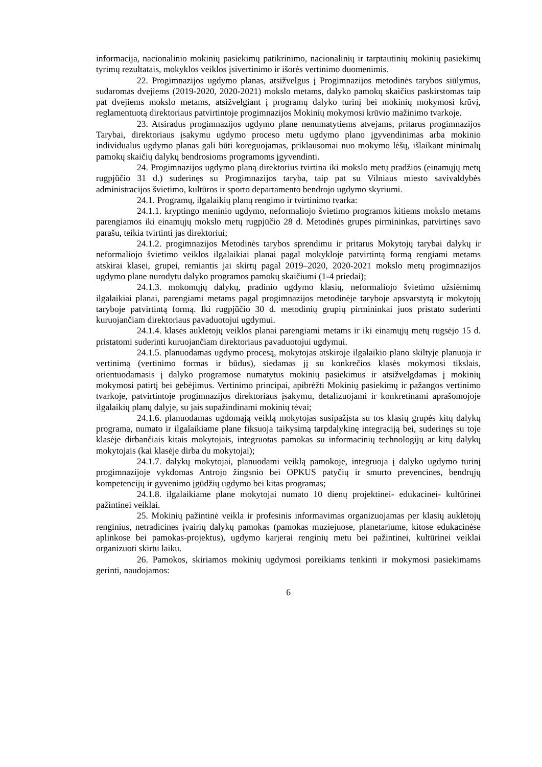informacija, nacionalinio mokinių pasiekimų patikrinimo, nacionalinių ir tarptautinių mokinių pasiekimų tyrimų rezultatais, mokyklos veiklos įsivertinimo ir išorės vertinimo duomenimis.
22. Progimnazijos ugdymo planas, atsižvelgus į Progimnazijos metodinės tarybos siūlymus, sudaromas dvejiems (2019-2020, 2020-2021) mokslo metams, dalyko pamokų skaičius paskirstomas taip pat dvejiems mokslo metams, atsižvelgiant į programų dalyko turinį bei mokinių mokymosi krūvį, reglamentuotą direktoriaus patvirtintoje progimnazijos Mokinių mokymosi krūvio mažinimo tvarkoje.
23. Atsiradus progimnazijos ugdymo plane nenumatytiems atvejams, pritarus progimnazijos Tarybai, direktoriaus įsakymu ugdymo proceso metu ugdymo plano įgyvendinimas arba mokinio individualus ugdymo planas gali būti koreguojamas, priklausomai nuo mokymo lėšų, išlaikant minimalų pamokų skaičių dalykų bendrosioms programoms įgyvendinti.
24. Progimnazijos ugdymo planą direktorius tvirtina iki mokslo metų pradžios (einamųjų metų rugpjūčio 31 d.) suderinęs su Progimnazijos taryba, taip pat su Vilniaus miesto savivaldybės administracijos švietimo, kultūros ir sporto departamento bendrojo ugdymo skyriumi.
24.1. Programų, ilgalaikių planų rengimo ir tvirtinimo tvarka:
24.1.1. kryptingo meninio ugdymo, neformaliojo švietimo programos kitiems mokslo metams parengiamos iki einamųjų mokslo metų rugpjūčio 28 d. Metodinės grupės pirmininkas, patvirtinęs savo parašu, teikia tvirtinti jas direktoriui;
24.1.2. progimnazijos Metodinės tarybos sprendimu ir pritarus Mokytojų tarybai dalykų ir neformaliojo švietimo veiklos ilgalaikiai planai pagal mokykloje patvirtintą formą rengiami metams atskirai klasei, grupei, remiantis jai skirtų pagal 2019–2020, 2020-2021 mokslo metų progimnazijos ugdymo plane nurodytu dalyko programos pamokų skaičiumi (1-4 priedai);
24.1.3. mokomųjų dalykų, pradinio ugdymo klasių, neformaliojo švietimo užsiėmimų ilgalaikiai planai, parengiami metams pagal progimnazijos metodinėje taryboje apsvarstytą ir mokytojų taryboje patvirtintą formą. Iki rugpjūčio 30 d. metodinių grupių pirmininkai juos pristato suderinti kuruojančiam direktoriaus pavaduotojui ugdymui.
24.1.4. klasės auklėtojų veiklos planai parengiami metams ir iki einamųjų metų rugsėjo 15 d. pristatomi suderinti kuruojančiam direktoriaus pavaduotojui ugdymui.
24.1.5. planuodamas ugdymo procesą, mokytojas atskiroje ilgalaikio plano skiltyje planuoja ir vertinimą (vertinimo formas ir būdus), siedamas jį su konkrečios klasės mokymosi tikslais, orientuodamasis į dalyko programose numatytus mokinių pasiekimus ir atsižvelgdamas į mokinių mokymosi patirtį bei gebėjimus. Vertinimo principai, apibrėžti Mokinių pasiekimų ir pažangos vertinimo tvarkoje, patvirtintoje progimnazijos direktoriaus įsakymu, detalizuojami ir konkretinami aprašomojoje ilgalaikių planų dalyje, su jais supažindinami mokinių tėvai;
24.1.6. planuodamas ugdomąją veiklą mokytojas susipažįsta su tos klasių grupės kitų dalykų programa, numato ir ilgalaikiame plane fiksuoja taikysimą tarpdalykinę integraciją bei, suderinęs su toje klasėje dirbančiais kitais mokytojais, integruotas pamokas su informacinių technologijų ar kitų dalykų mokytojais (kai klasėje dirba du mokytojai);
24.1.7. dalykų mokytojai, planuodami veiklą pamokoje, integruoja į dalyko ugdymo turinį progimnazijoje vykdomas Antrojo žingsnio bei OPKUS patyčių ir smurto prevencines, bendrųjų kompetencijų ir gyvenimo įgūdžių ugdymo bei kitas programas;
24.1.8. ilgalaikiame plane mokytojai numato 10 dienų projektinei- edukacinei- kultūrinei pažintinei veiklai.
25. Mokinių pažintinė veikla ir profesinis informavimas organizuojamas per klasių auklėtojų renginius, netradicines įvairių dalykų pamokas (pamokas muziejuose, planetariume, kitose edukacinėse aplinkose bei pamokas-projektus), ugdymo karjerai renginių metu bei pažintinei, kultūrinei veiklai organizuoti skirtu laiku.
26. Pamokos, skiriamos mokinių ugdymosi poreikiams tenkinti ir mokymosi pasiekimams gerinti, naudojamos:
6